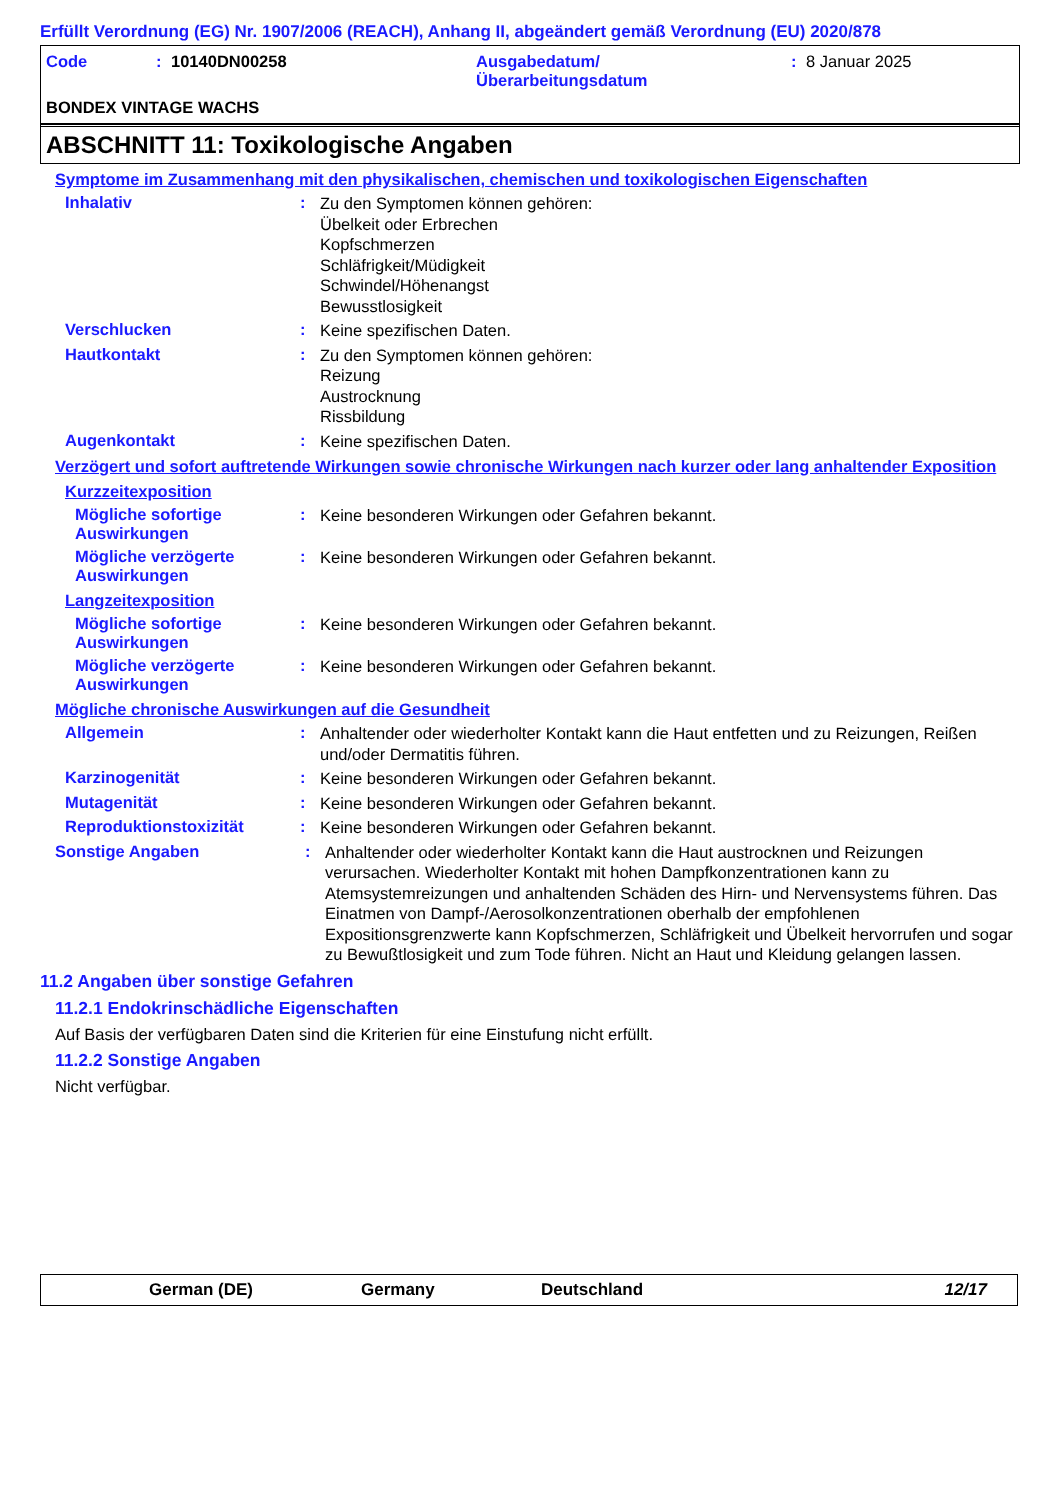Erfüllt Verordnung (EG) Nr. 1907/2006 (REACH), Anhang II, abgeändert gemäß Verordnung (EU) 2020/878
Code: 10140DN00258 Ausgabedatum/
Überarbeitungsdatum: 8 Januar 2025
BONDEX VINTAGE WACHS
ABSCHNITT 11: Toxikologische Angaben
Symptome im Zusammenhang mit den physikalischen, chemischen und toxikologischen Eigenschaften
Inhalativ: Zu den Symptomen können gehören:
Übelkeit oder Erbrechen
Kopfschmerzen
Schläfrigkeit/Müdigkeit
Schwindel/Höhenangst
Bewusstlosigkeit
Verschlucken: Keine spezifischen Daten.
Hautkontakt: Zu den Symptomen können gehören:
Reizung
Austrocknung
Rissbildung
Augenkontakt: Keine spezifischen Daten.
Verzögert und sofort auftretende Wirkungen sowie chronische Wirkungen nach kurzer oder lang anhaltender Exposition
Kurzzeitexposition
Mögliche sofortige Auswirkungen: Keine besonderen Wirkungen oder Gefahren bekannt.
Mögliche verzögerte Auswirkungen: Keine besonderen Wirkungen oder Gefahren bekannt.
Langzeitexposition
Mögliche sofortige Auswirkungen: Keine besonderen Wirkungen oder Gefahren bekannt.
Mögliche verzögerte Auswirkungen: Keine besonderen Wirkungen oder Gefahren bekannt.
Mögliche chronische Auswirkungen auf die Gesundheit
Allgemein: Anhaltender oder wiederholter Kontakt kann die Haut entfetten und zu Reizungen, Reißen und/oder Dermatitis führen.
Karzinogenität: Keine besonderen Wirkungen oder Gefahren bekannt.
Mutagenität: Keine besonderen Wirkungen oder Gefahren bekannt.
Reproduktionstoxizität: Keine besonderen Wirkungen oder Gefahren bekannt.
Sonstige Angaben: Anhaltender oder wiederholter Kontakt kann die Haut austrocknen und Reizungen verursachen. Wiederholter Kontakt mit hohen Dampfkonzentrationen kann zu Atemsystemreizungen und anhaltenden Schäden des Hirn- und Nervensystems führen. Das Einatmen von Dampf-/Aerosolkonzentrationen oberhalb der empfohlenen Expositionsgrenzwerte kann Kopfschmerzen, Schläfrigkeit und Übelkeit hervorrufen und sogar zu Bewußtlosigkeit und zum Tode führen. Nicht an Haut und Kleidung gelangen lassen.
11.2 Angaben über sonstige Gefahren
11.2.1 Endokrinschädliche Eigenschaften
Auf Basis der verfügbaren Daten sind die Kriterien für eine Einstufung nicht erfüllt.
11.2.2 Sonstige Angaben
Nicht verfügbar.
German (DE) Germany Deutschland 12/17